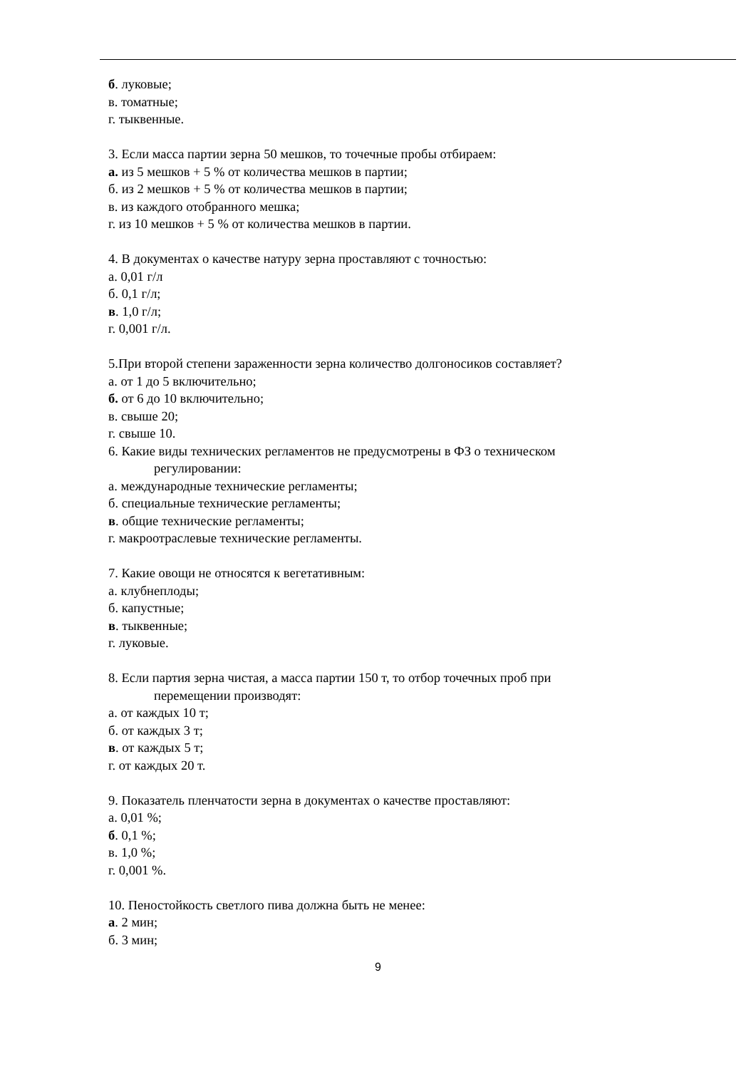б. луковые;
в. томатные;
г. тыквенные.
3. Если масса партии зерна 50 мешков, то точечные пробы отбираем:
а. из 5 мешков + 5 % от количества мешков в партии;
б. из 2 мешков + 5 % от количества мешков в партии;
в. из каждого отобранного мешка;
г. из 10 мешков + 5 % от количества мешков в партии.
4. В документах о качестве натуру зерна проставляют с точностью:
а. 0,01 г/л
б. 0,1 г/л;
в. 1,0 г/л;
г. 0,001 г/л.
5.При второй степени зараженности зерна количество долгоносиков составляет?
а. от 1 до 5 включительно;
б. от 6 до 10 включительно;
в. свыше 20;
г. свыше 10.
6. Какие виды технических регламентов не предусмотрены в ФЗ о техническом
регулировании:
а. международные технические регламенты;
б. специальные технические регламенты;
в. общие технические регламенты;
г. макроотраслевые технические регламенты.
7. Какие овощи не относятся к вегетативным:
а. клубнеплоды;
б. капустные;
в. тыквенные;
г. луковые.
8. Если партия зерна чистая, а масса партии 150 т, то отбор точечных проб при
перемещении производят:
а. от каждых 10 т;
б. от каждых 3 т;
в. от каждых 5 т;
г. от каждых 20 т.
9. Показатель пленчатости зерна в документах о качестве проставляют:
а. 0,01 %;
б. 0,1 %;
в. 1,0 %;
г. 0,001 %.
10. Пеностойкость светлого пива должна быть не менее:
а. 2 мин;
б. 3 мин;
9